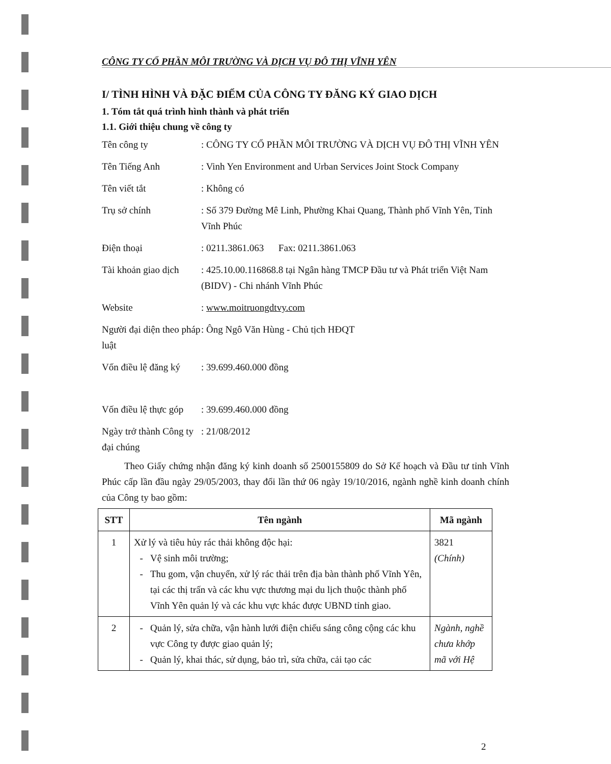CÔNG TY CỔ PHẦN MÔI TRƯỜNG VÀ DỊCH VỤ ĐÔ THỊ VĨNH YÊN
I/ TÌNH HÌNH VÀ ĐẶC ĐIỂM CỦA CÔNG TY ĐĂNG KÝ GIAO DỊCH
1. Tóm tắt quá trình hình thành và phát triển
1.1. Giới thiệu chung về công ty
Tên công ty
: CÔNG TY CỔ PHẦN MÔI TRƯỜNG VÀ DỊCH VỤ ĐÔ THỊ VĨNH YÊN
Tên Tiếng Anh
: Vinh Yen Environment and Urban Services Joint Stock Company
Tên viết tắt
: Không có
Trụ sở chính
: Số 379 Đường Mê Linh, Phường Khai Quang, Thành phố Vĩnh Yên, Tỉnh Vĩnh Phúc
Điện thoại
: 0211.3861.063 Fax: 0211.3861.063
Tài khoản giao dịch
: 425.10.00.116868.8 tại Ngân hàng TMCP Đầu tư và Phát triển Việt Nam (BIDV) - Chi nhánh Vĩnh Phúc
Website
: www.moitruongdtvy.com
Người đại diện theo pháp luật
: Ông Ngô Văn Hùng - Chủ tịch HĐQT
Vốn điều lệ đăng ký
: 39.699.460.000 đồng
Vốn điều lệ thực góp
: 39.699.460.000 đồng
Ngày trở thành Công ty đại chúng
: 21/08/2012
Theo Giấy chứng nhận đăng ký kinh doanh số 2500155809 do Sở Kế hoạch và Đầu tư tỉnh Vĩnh Phúc cấp lần đầu ngày 29/05/2003, thay đổi lần thứ 06 ngày 19/10/2016, ngành nghề kinh doanh chính của Công ty bao gồm:
| STT | Tên ngành | Mã ngành |
| --- | --- | --- |
| 1 | Xử lý và tiêu hủy rác thải không độc hại: Vệ sinh môi trường; Thu gom, vận chuyển, xử lý rác thải trên địa bàn thành phố Vĩnh Yên, tại các thị trấn và các khu vực thương mại du lịch thuộc thành phố Vĩnh Yên quản lý và các khu vực khác được UBND tỉnh giao. | 3821 (Chính) |
| 2 | Quản lý, sửa chữa, vận hành lưới điện chiếu sáng công cộng các khu vực Công ty được giao quản lý; Quản lý, khai thác, sử dụng, bảo trì, sửa chữa, cải tạo các | Ngành, nghề chưa khớp mã với Hệ |
2